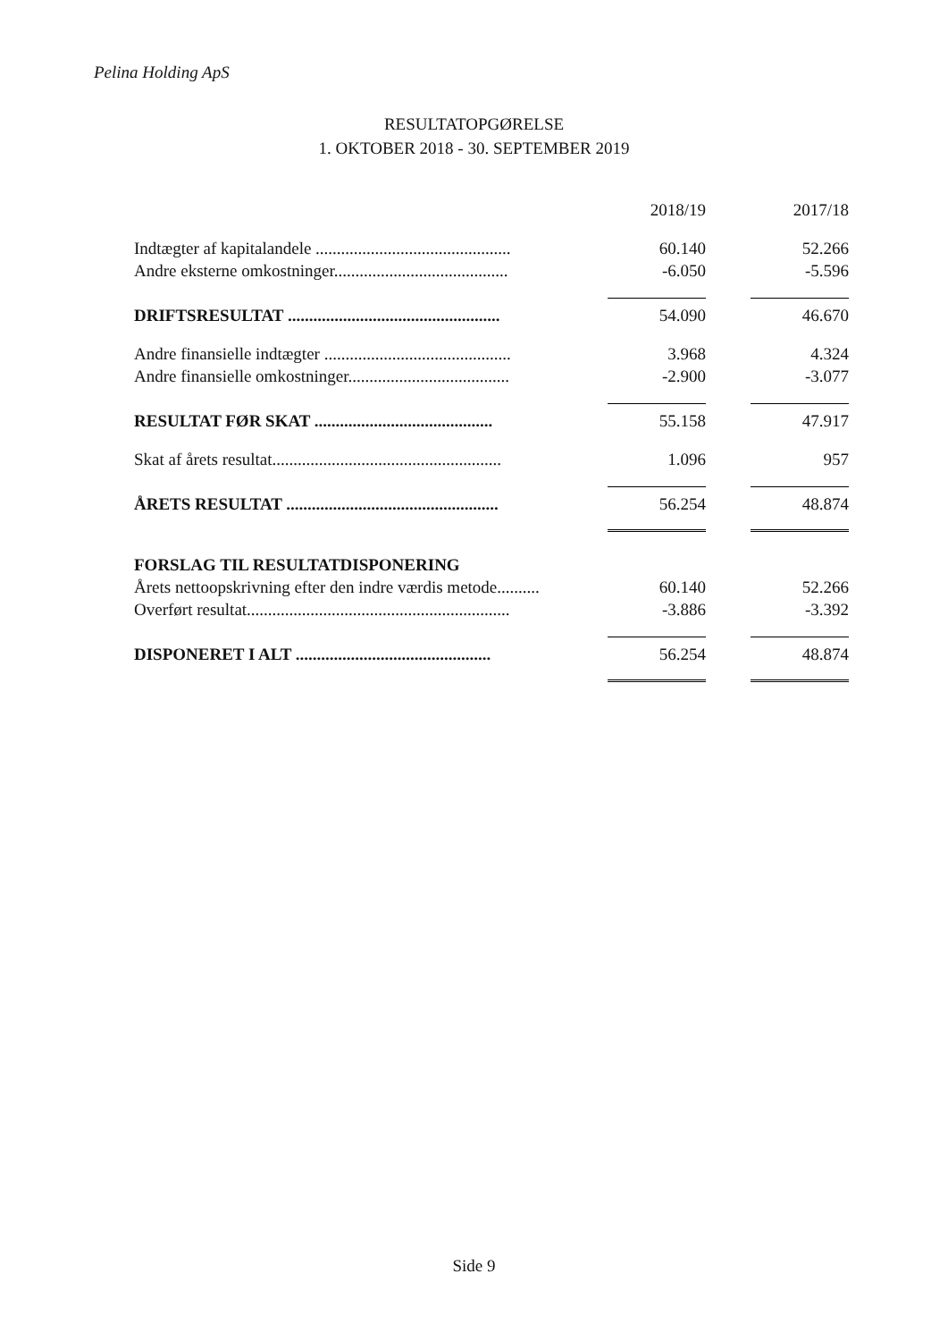Pelina Holding ApS
RESULTATOPGØRELSE
1. OKTOBER 2018 - 30. SEPTEMBER 2019
| | 2018/19 | 2017/18 |
| Indtægter af kapitalandele .............................................. | 60.140 | 52.266 |
| Andre eksterne omkostninger......................................... | -6.050 | -5.596 |
| DRIFTSRESULTAT .................................................. | 54.090 | 46.670 |
| Andre finansielle indtægter ............................................ | 3.968 | 4.324 |
| Andre finansielle omkostninger...................................... | -2.900 | -3.077 |
| RESULTAT FØR SKAT .......................................... | 55.158 | 47.917 |
| Skat af årets resultat...................................................... | 1.096 | 957 |
| ÅRETS RESULTAT .................................................. | 56.254 | 48.874 |
| FORSLAG TIL RESULTATDISPONERING | | |
| Årets nettoopskrivning efter den indre værdis metode.......... | 60.140 | 52.266 |
| Overført resultat.............................................................. | -3.886 | -3.392 |
| DISPONERET I ALT .............................................. | 56.254 | 48.874 |
Side 9